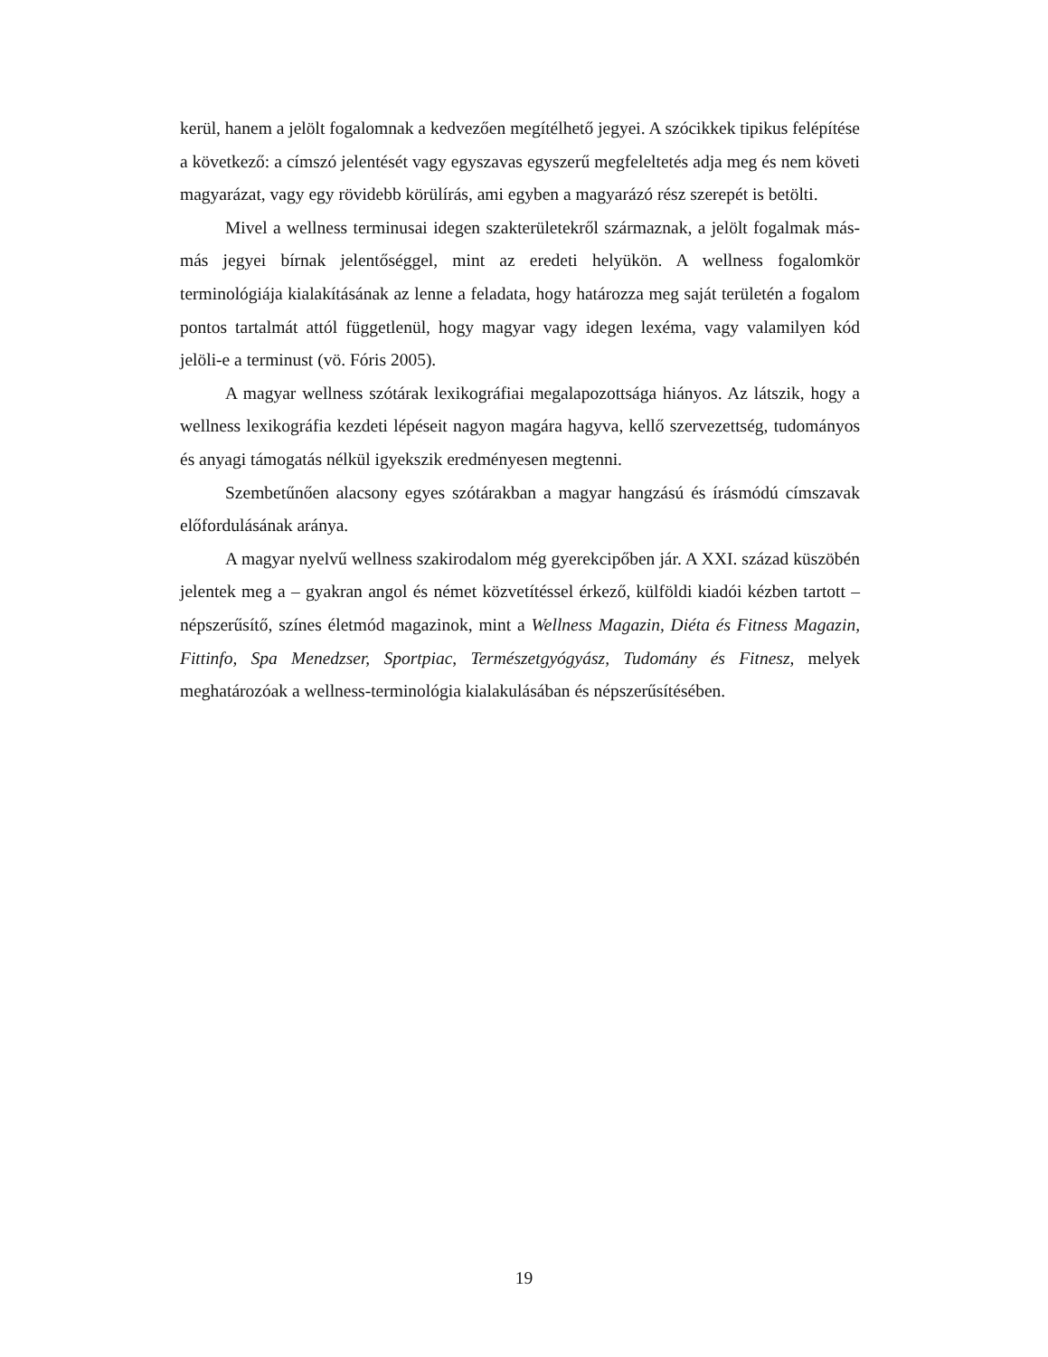kerül, hanem a jelölt fogalomnak a kedvezően megítélhető jegyei. A szócikkek tipikus felépítése a következő: a címszó jelentését vagy egyszavas egyszerű megfeleltetés adja meg és nem követi magyarázat, vagy egy rövidebb körülírás, ami egyben a magyarázó rész szerepét is betölti.
Mivel a wellness terminusai idegen szakterületekről származnak, a jelölt fogalmak más-más jegyei bírnak jelentőséggel, mint az eredeti helyükön. A wellness fogalomkör terminológiája kialakításának az lenne a feladata, hogy határozza meg saját területén a fogalom pontos tartalmát attól függetlenül, hogy magyar vagy idegen lexéma, vagy valamilyen kód jelöli-e a terminust (vö. Fóris 2005).
A magyar wellness szótárak lexikográfiai megalapozottsága hiányos. Az látszik, hogy a wellness lexikográfia kezdeti lépéseit nagyon magára hagyva, kellő szervezettség, tudományos és anyagi támogatás nélkül igyekszik eredményesen megtenni.
Szembetűnően alacsony egyes szótárakban a magyar hangzású és írásmódú címszavak előfordulásának aránya.
A magyar nyelvű wellness szakirodalom még gyerekcipőben jár. A XXI. század küszöbén jelentek meg a – gyakran angol és német közvetítéssel érkező, külföldi kiadói kézben tartott – népszerűsítő, színes életmód magazinok, mint a Wellness Magazin, Diéta és Fitness Magazin, Fittinfo, Spa Menedzser, Sportpiac, Természetgyógyász, Tudomány és Fitnesz, melyek meghatározóak a wellness-terminológia kialakulásában és népszerűsítésében.
19